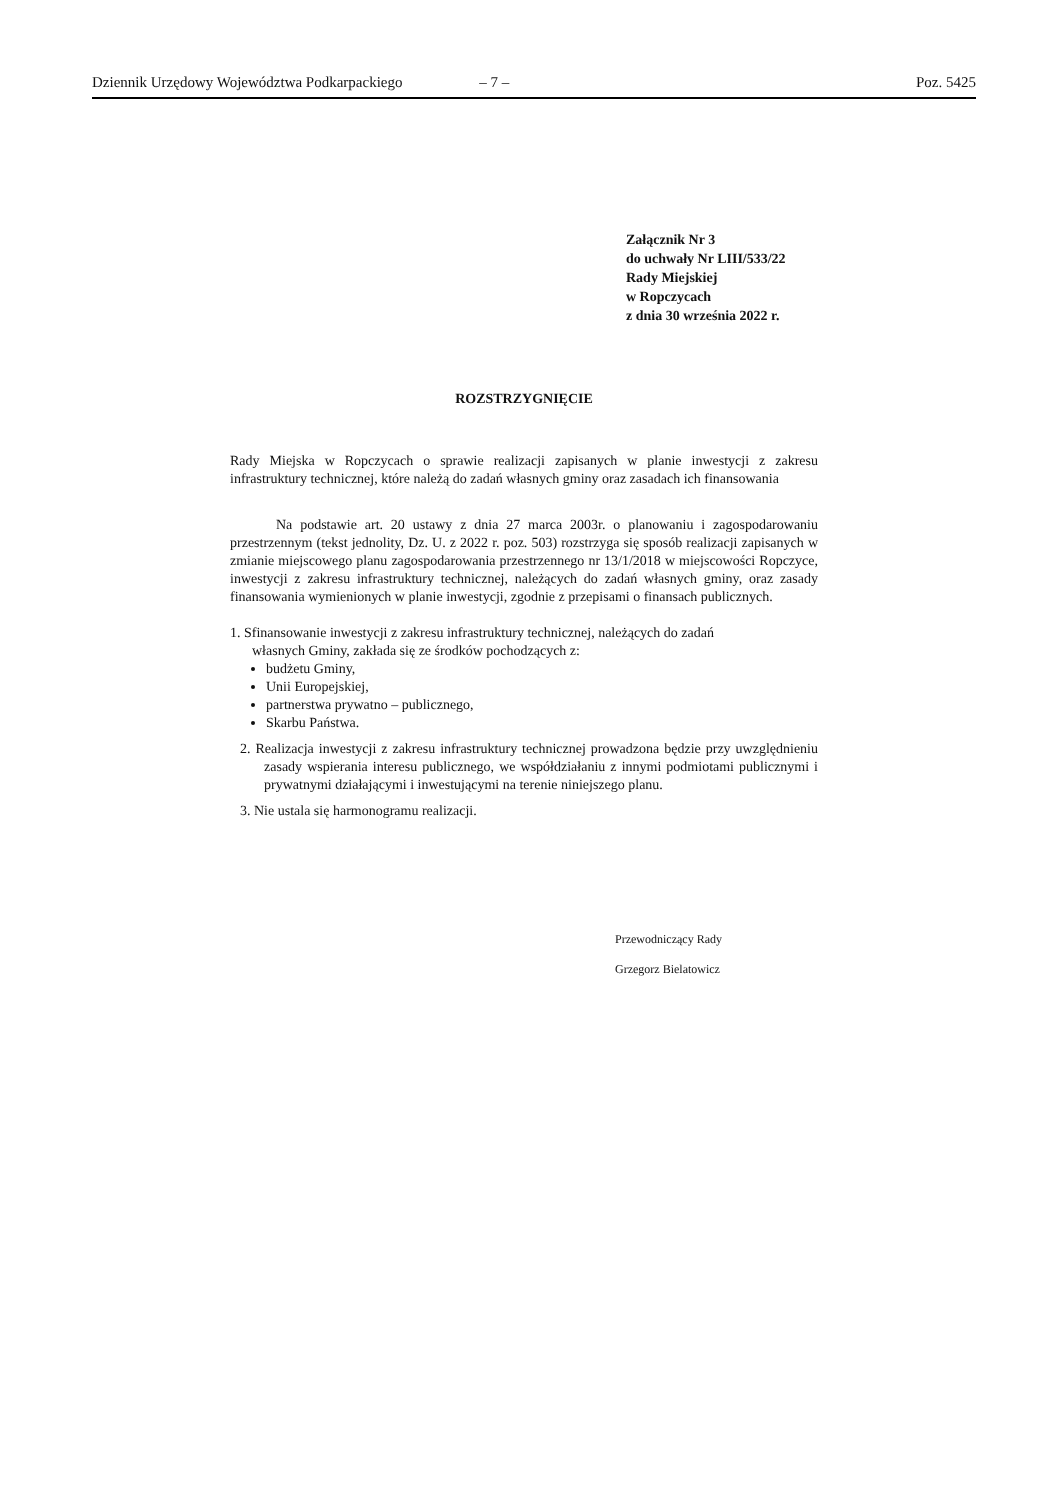Dziennik Urzędowy Województwa Podkarpackiego – 7 – Poz. 5425
Załącznik Nr 3
do uchwały Nr LIII/533/22
Rady Miejskiej
w Ropczycach
z dnia 30 września 2022 r.
ROZSTRZYGNIĘCIE
Rady Miejska w Ropczycach o sprawie realizacji zapisanych w planie inwestycji z zakresu infrastruktury technicznej, które należą do zadań własnych gminy oraz zasadach ich finansowania
Na podstawie art. 20 ustawy z dnia 27 marca 2003r. o planowaniu i zagospodarowaniu przestrzennym (tekst jednolity, Dz. U. z 2022 r. poz. 503) rozstrzyga się sposób realizacji zapisanych w zmianie miejscowego planu zagospodarowania przestrzennego nr 13/1/2018 w miejscowości Ropczyce, inwestycji z zakresu infrastruktury technicznej, należących do zadań własnych gminy, oraz zasady finansowania wymienionych w planie inwestycji, zgodnie z przepisami o finansach publicznych.
1. Sfinansowanie inwestycji z zakresu infrastruktury technicznej, należących do zadań
własnych Gminy, zakłada się ze środków pochodzących z:
budżetu Gminy,
Unii Europejskiej,
partnerstwa prywatno – publicznego,
Skarbu Państwa.
2. Realizacja inwestycji z zakresu infrastruktury technicznej prowadzona będzie przy uwzględnieniu zasady wspierania interesu publicznego, we współdziałaniu z innymi podmiotami publicznymi i prywatnymi działającymi i inwestującymi na terenie niniejszego planu.
3. Nie ustala się harmonogramu realizacji.
Przewodniczący Rady
Grzegorz Bielatowicz